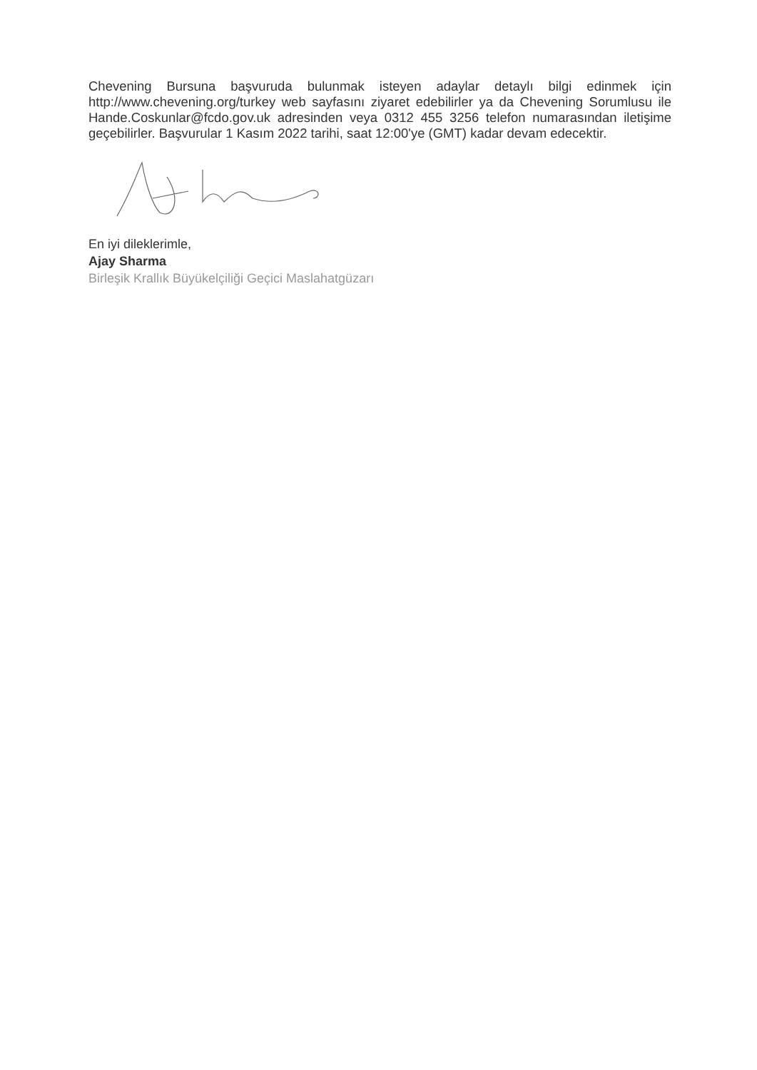Chevening Bursuna başvuruda bulunmak isteyen adaylar detaylı bilgi edinmek için http://www.chevening.org/turkey web sayfasını ziyaret edebilirler ya da Chevening Sorumlusu ile Hande.Coskunlar@fcdo.gov.uk adresinden veya 0312 455 3256 telefon numarasından iletişime geçebilirler. Başvurular 1 Kasım 2022 tarihi, saat 12:00'ye (GMT) kadar devam edecektir.
En iyi dileklerimle,
Ajay Sharma
Birleşik Krallık Büyükelçiliği Geçici Maslahatgüzarı